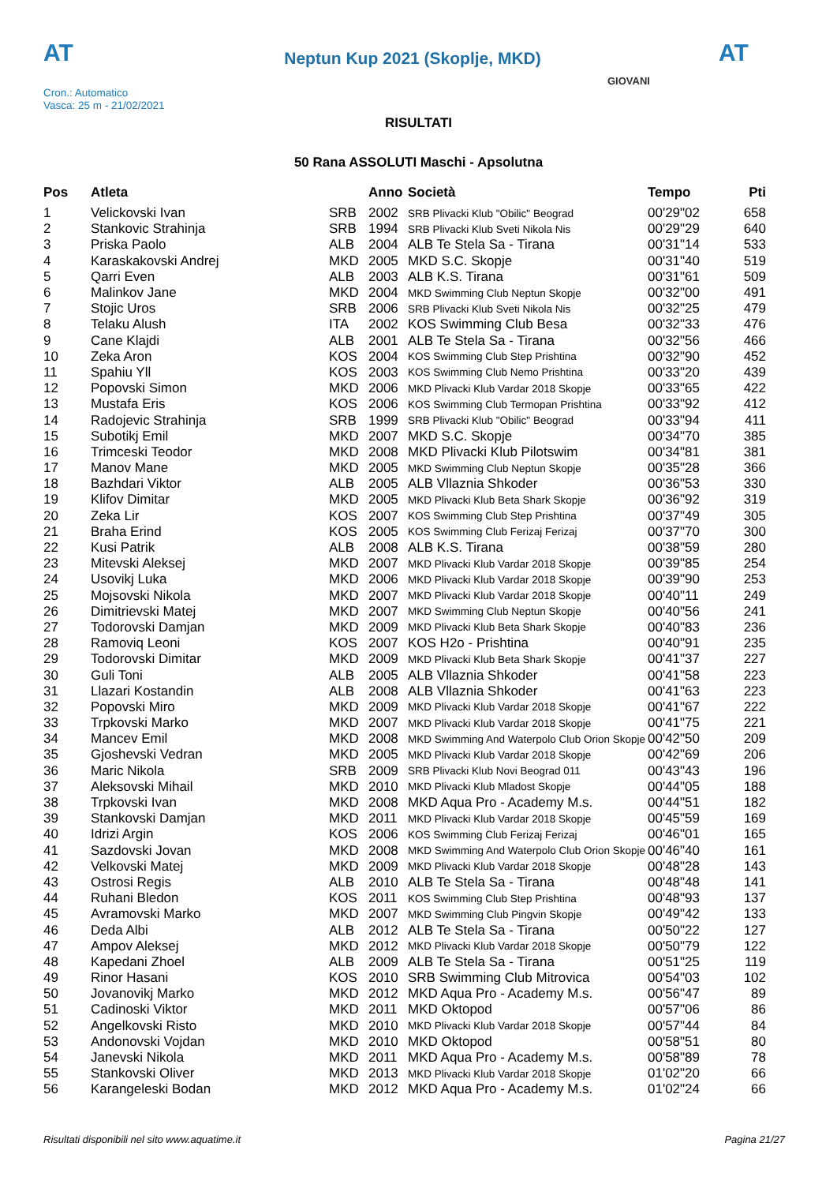AT
Neptun Kup 2021 (Skoplje, MKD)
AT
Cron.: Automatico
Vasca: 25 m - 21/02/2021
GIOVANI
RISULTATI
50 Rana ASSOLUTI Maschi - Apsolutna
| Pos | Atleta | | Anno | Società | Tempo | Pti |
| --- | --- | --- | --- | --- | --- | --- |
| 1 | Velickovski Ivan | SRB | 2002 | SRB Plivacki Klub "Obilic" Beograd | 00'29"02 | 658 |
| 2 | Stankovic Strahinja | SRB | 1994 | SRB Plivacki Klub Sveti Nikola Nis | 00'29"29 | 640 |
| 3 | Priska Paolo | ALB | 2004 | ALB Te Stela Sa - Tirana | 00'31"14 | 533 |
| 4 | Karaskakovski Andrej | MKD | 2005 | MKD S.C. Skopje | 00'31"40 | 519 |
| 5 | Qarri Even | ALB | 2003 | ALB K.S. Tirana | 00'31"61 | 509 |
| 6 | Malinkov Jane | MKD | 2004 | MKD Swimming Club Neptun Skopje | 00'32"00 | 491 |
| 7 | Stojic Uros | SRB | 2006 | SRB Plivacki Klub Sveti Nikola Nis | 00'32"25 | 479 |
| 8 | Telaku Alush | ITA | 2002 | KOS Swimming Club Besa | 00'32"33 | 476 |
| 9 | Cane Klajdi | ALB | 2001 | ALB Te Stela Sa - Tirana | 00'32"56 | 466 |
| 10 | Zeka Aron | KOS | 2004 | KOS Swimming Club Step Prishtina | 00'32"90 | 452 |
| 11 | Spahiu Yll | KOS | 2003 | KOS Swimming Club Nemo Prishtina | 00'33"20 | 439 |
| 12 | Popovski Simon | MKD | 2006 | MKD Plivacki Klub Vardar 2018 Skopje | 00'33"65 | 422 |
| 13 | Mustafa Eris | KOS | 2006 | KOS Swimming Club Termopan Prishtina | 00'33"92 | 412 |
| 14 | Radojevic Strahinja | SRB | 1999 | SRB Plivacki Klub "Obilic" Beograd | 00'33"94 | 411 |
| 15 | Subotikj Emil | MKD | 2007 | MKD S.C. Skopje | 00'34"70 | 385 |
| 16 | Trimceski Teodor | MKD | 2008 | MKD Plivacki Klub Pilotswim | 00'34"81 | 381 |
| 17 | Manov Mane | MKD | 2005 | MKD Swimming Club Neptun Skopje | 00'35"28 | 366 |
| 18 | Bazhdari Viktor | ALB | 2005 | ALB Vllaznia Shkoder | 00'36"53 | 330 |
| 19 | Klifov Dimitar | MKD | 2005 | MKD Plivacki Klub Beta Shark Skopje | 00'36"92 | 319 |
| 20 | Zeka Lir | KOS | 2007 | KOS Swimming Club Step Prishtina | 00'37"49 | 305 |
| 21 | Braha Erind | KOS | 2005 | KOS Swimming Club Ferizaj Ferizaj | 00'37"70 | 300 |
| 22 | Kusi Patrik | ALB | 2008 | ALB K.S. Tirana | 00'38"59 | 280 |
| 23 | Mitevski Aleksej | MKD | 2007 | MKD Plivacki Klub Vardar 2018 Skopje | 00'39"85 | 254 |
| 24 | Usovikj Luka | MKD | 2006 | MKD Plivacki Klub Vardar 2018 Skopje | 00'39"90 | 253 |
| 25 | Mojsovski Nikola | MKD | 2007 | MKD Plivacki Klub Vardar 2018 Skopje | 00'40"11 | 249 |
| 26 | Dimitrievski Matej | MKD | 2007 | MKD Swimming Club Neptun Skopje | 00'40"56 | 241 |
| 27 | Todorovski Damjan | MKD | 2009 | MKD Plivacki Klub Beta Shark Skopje | 00'40"83 | 236 |
| 28 | Ramoviq Leoni | KOS | 2007 | KOS H2o - Prishtina | 00'40"91 | 235 |
| 29 | Todorovski Dimitar | MKD | 2009 | MKD Plivacki Klub Beta Shark Skopje | 00'41"37 | 227 |
| 30 | Guli Toni | ALB | 2005 | ALB Vllaznia Shkoder | 00'41"58 | 223 |
| 31 | Llazari Kostandin | ALB | 2008 | ALB Vllaznia Shkoder | 00'41"63 | 223 |
| 32 | Popovski Miro | MKD | 2009 | MKD Plivacki Klub Vardar 2018 Skopje | 00'41"67 | 222 |
| 33 | Trpkovski Marko | MKD | 2007 | MKD Plivacki Klub Vardar 2018 Skopje | 00'41"75 | 221 |
| 34 | Mancev Emil | MKD | 2008 | MKD Swimming And Waterpolo Club Orion Skopje | 00'42"50 | 209 |
| 35 | Gjoshevski Vedran | MKD | 2005 | MKD Plivacki Klub Vardar 2018 Skopje | 00'42"69 | 206 |
| 36 | Maric Nikola | SRB | 2009 | SRB Plivacki Klub Novi Beograd 011 | 00'43"43 | 196 |
| 37 | Aleksovski Mihail | MKD | 2010 | MKD Plivacki Klub Mladost Skopje | 00'44"05 | 188 |
| 38 | Trpkovski Ivan | MKD | 2008 | MKD Aqua Pro - Academy M.s. | 00'44"51 | 182 |
| 39 | Stankovski Damjan | MKD | 2011 | MKD Plivacki Klub Vardar 2018 Skopje | 00'45"59 | 169 |
| 40 | Idrizi Argin | KOS | 2006 | KOS Swimming Club Ferizaj Ferizaj | 00'46"01 | 165 |
| 41 | Sazdovski Jovan | MKD | 2008 | MKD Swimming And Waterpolo Club Orion Skopje | 00'46"40 | 161 |
| 42 | Velkovski Matej | MKD | 2009 | MKD Plivacki Klub Vardar 2018 Skopje | 00'48"28 | 143 |
| 43 | Ostrosi Regis | ALB | 2010 | ALB Te Stela Sa - Tirana | 00'48"48 | 141 |
| 44 | Ruhani Bledon | KOS | 2011 | KOS Swimming Club Step Prishtina | 00'48"93 | 137 |
| 45 | Avramovski Marko | MKD | 2007 | MKD Swimming Club Pingvin Skopje | 00'49"42 | 133 |
| 46 | Deda Albi | ALB | 2012 | ALB Te Stela Sa - Tirana | 00'50"22 | 127 |
| 47 | Ampov Aleksej | MKD | 2012 | MKD Plivacki Klub Vardar 2018 Skopje | 00'50"79 | 122 |
| 48 | Kapedani Zhoel | ALB | 2009 | ALB Te Stela Sa - Tirana | 00'51"25 | 119 |
| 49 | Rinor Hasani | KOS | 2010 | SRB Swimming Club Mitrovica | 00'54"03 | 102 |
| 50 | Jovanovikj Marko | MKD | 2012 | MKD Aqua Pro - Academy M.s. | 00'56"47 | 89 |
| 51 | Cadinoski Viktor | MKD | 2011 | MKD Oktopod | 00'57"06 | 86 |
| 52 | Angelkovski Risto | MKD | 2010 | MKD Plivacki Klub Vardar 2018 Skopje | 00'57"44 | 84 |
| 53 | Andonovski Vojdan | MKD | 2010 | MKD Oktopod | 00'58"51 | 80 |
| 54 | Janevski Nikola | MKD | 2011 | MKD Aqua Pro - Academy M.s. | 00'58"89 | 78 |
| 55 | Stankovski Oliver | MKD | 2013 | MKD Plivacki Klub Vardar 2018 Skopje | 01'02"20 | 66 |
| 56 | Karangeleski Bodan | MKD | 2012 | MKD Aqua Pro - Academy M.s. | 01'02"24 | 66 |
Risultati disponibili nel sito www.aquatime.it Pagina 21/27